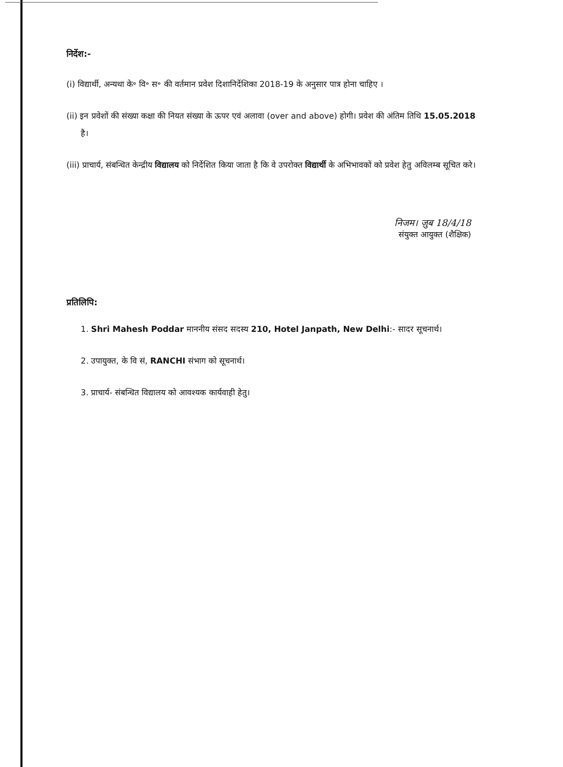निर्देश:-
(i) विद्यार्थी, अन्यथा के॰ वि॰ स॰ की वर्तमान प्रवेश दिशानिर्देशिका 2018-19 के अनुसार पात्र होना चाहिए ।
(ii) इन प्रवेशों की संख्या कक्षा की नियत संख्या के ऊपर एवं अलावा (over and above) होगी। प्रवेश की अंतिम तिथि 15.05.2018 है।
(iii) प्राचार्य, संबन्धित केन्द्रीय विद्यालय को निर्देशित किया जाता है कि वे उपरोक्त विद्यार्थी के अभिभावकों को प्रवेश हेतु अविलम्ब सूचित करे।
निजम। ज़ुब 18/4/18
संयुक्त आयुक्त (शैक्षिक)
प्रतिलिपि:
1. Shri Mahesh Poddar माननीय संसद सदस्य 210, Hotel Janpath, New Delhi:- सादर सूचनार्थ।
2. उपायुक्त, के वि सं, RANCHI संभाग को सूचनार्थ।
3. प्राचार्य- संबन्धित विद्यालय को आवश्यक कार्यवाही हेतु।